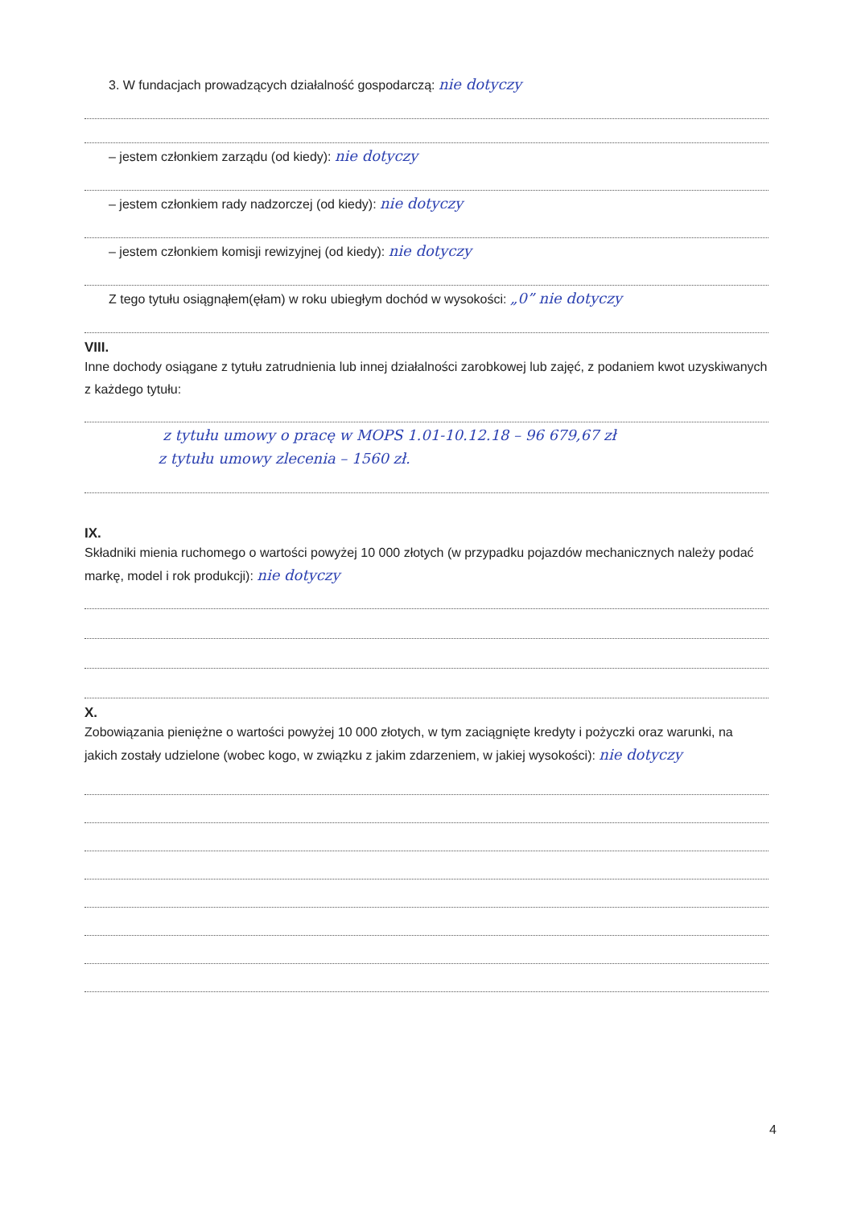3. W fundacjach prowadzących działalność gospodarczą: nie dotyczy
– jestem członkiem zarządu (od kiedy): nie dotyczy
– jestem członkiem rady nadzorczej (od kiedy): nie dotyczy
– jestem członkiem komisji rewizyjnej (od kiedy): nie dotyczy
Z tego tytułu osiągnąłem(ęłam) w roku ubiegłym dochód w wysokości: „0” nie dotyczy
VIII.
Inne dochody osiągane z tytułu zatrudnienia lub innej działalności zarobkowej lub zajęć, z podaniem kwot uzyskiwanych z każdego tytułu:
z tytułu umowy o pracę w MOPS 1.01-10.12.18 – 96 679,67 zł
z tytułu umowy zlecenia – 1560 zł.
IX.
Składniki mienia ruchomego o wartości powyżej 10 000 złotych (w przypadku pojazdów mechanicznych należy podać markę, model i rok produkcji): nie dotyczy
X.
Zobowiązania pieniężne o wartości powyżej 10 000 złotych, w tym zaciągnięte kredyty i pożyczki oraz warunki, na jakich zostały udzielone (wobec kogo, w związku z jakim zdarzeniem, w jakiej wysokości): nie dotyczy
4